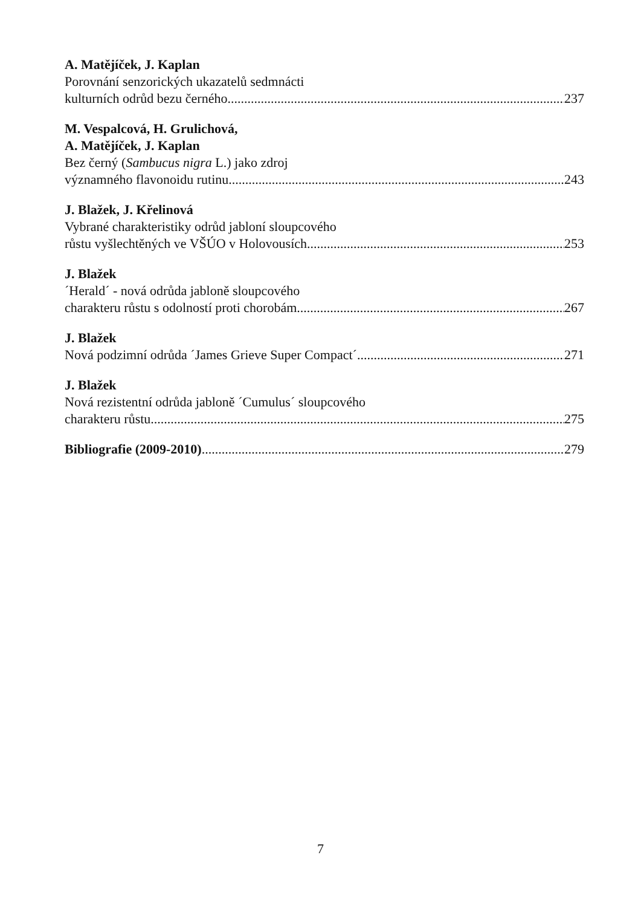A. Matějíček, J. Kaplan
Porovnání senzorických ukazatelů sedmnácti
kulturních odrůd bezu černého 237
M. Vespalcová, H. Grulichová,
A. Matějíček, J. Kaplan
Bez černý (Sambucus nigra L.) jako zdroj
významného flavonoidu rutinu 243
J. Blažek, J. Křelinová
Vybrané charakteristiky odrůd jabloní sloupcového
růstu vyšlechtěných ve VŠÚO v Holovousích 253
J. Blažek
´Herald´ - nová odrůda jabloně sloupcového
charakteru růstu s odolností proti chorobám 267
J. Blažek
Nová podzimní odrůda ´James Grieve Super Compact´ 271
J. Blažek
Nová rezistentní odrůda jabloně ´Cumulus´ sloupcového
charakteru růstu 275
Bibliografie (2009-2010) 279
7